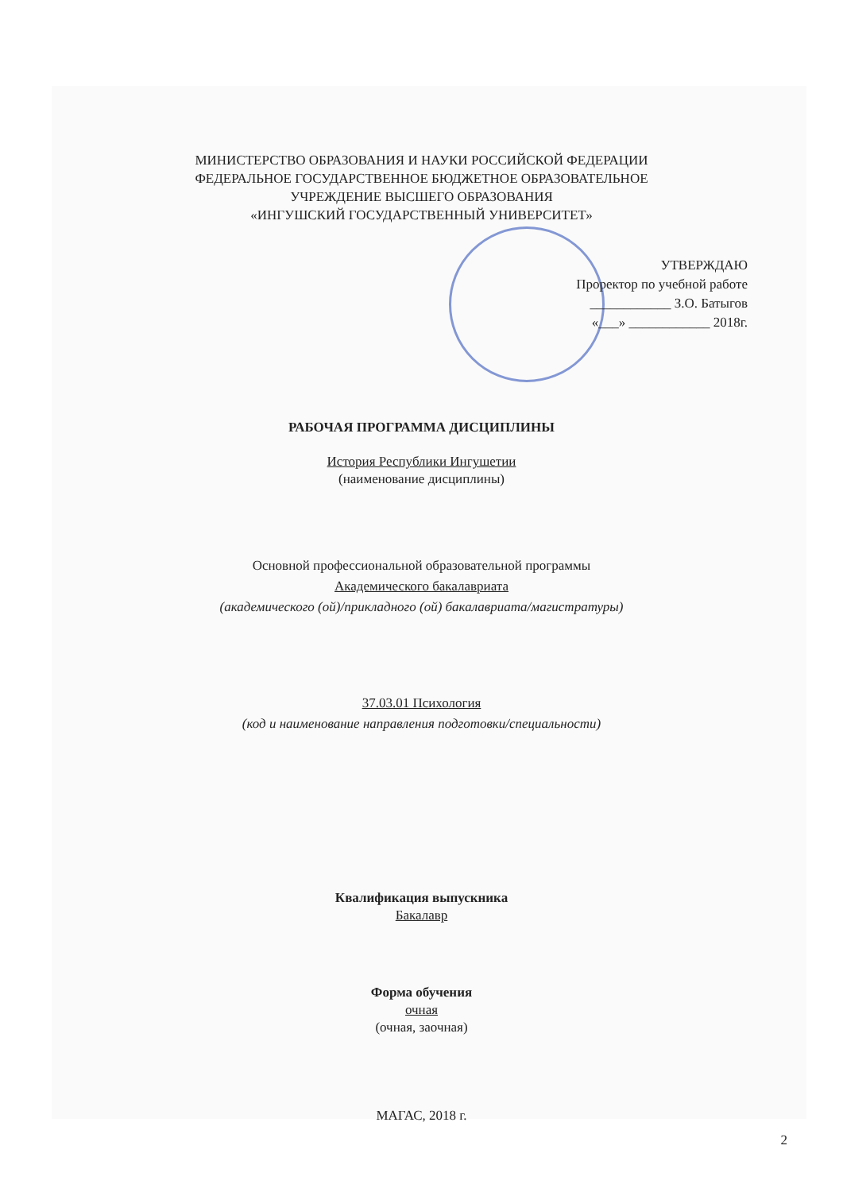МИНИСТЕРСТВО ОБРАЗОВАНИЯ И НАУКИ РОССИЙСКОЙ ФЕДЕРАЦИИ
ФЕДЕРАЛЬНОЕ ГОСУДАРСТВЕННОЕ БЮДЖЕТНОЕ ОБРАЗОВАТЕЛЬНОЕ
УЧРЕЖДЕНИЕ ВЫСШЕГО ОБРАЗОВАНИЯ
«ИНГУШСКИЙ ГОСУДАРСТВЕННЫЙ УНИВЕРСИТЕТ»
УТВЕРЖДАЮ
Проректор по учебной работе
____________ З.О. Батыгов
«___» ____________ 2018г.
РАБОЧАЯ ПРОГРАММА ДИСЦИПЛИНЫ
История Республики Ингушетии
(наименование дисциплины)
Основной профессиональной образовательной программы
Академического бакалавриата
(академического (ой)/прикладного (ой) бакалавриата/магистратуры)
37.03.01 Психология
(код и наименование направления подготовки/специальности)
Квалификация выпускника
Бакалавр
Форма обучения
очная
(очная, заочная)
МАГАС, 2018 г.
2